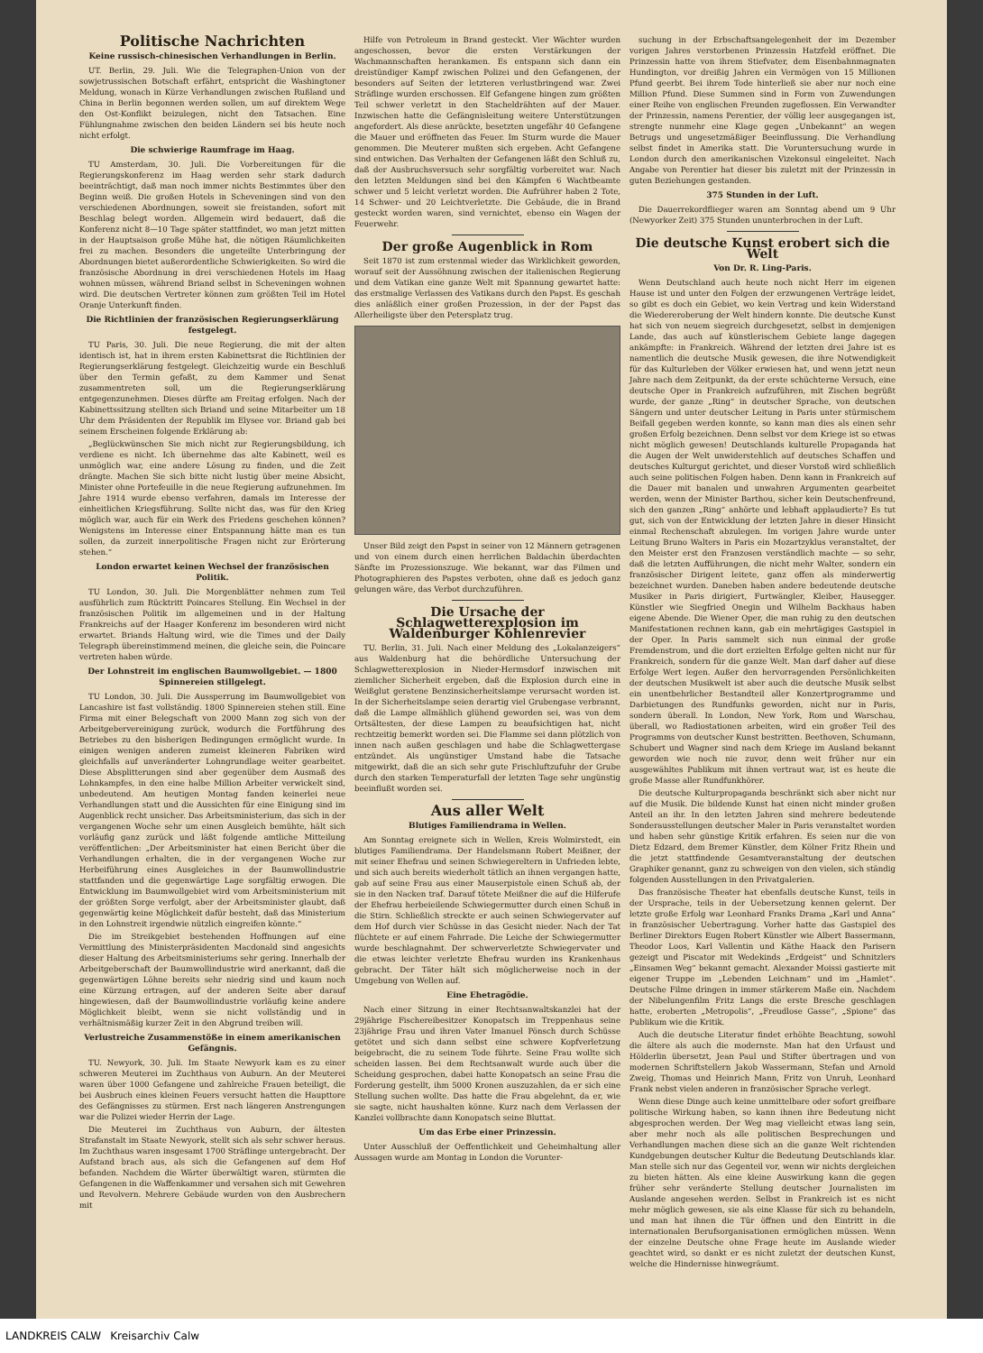Politische Nachrichten
Keine russisch-chinesischen Verhandlungen in Berlin.
UT. Berlin, 29. Juli. Wie die Telegraphen-Union von der sowjetrussischen Botschaft erfährt, entspricht die Washingtoner Meldung, wonach in Kürze Verhandlungen zwischen Rußland und China in Berlin begonnen werden sollen, um auf direktem Wege den Ost-Konflikt beizulegen, nicht den Tatsachen. Eine Fühlungnahme zwischen den beiden Ländern sei bis heute noch nicht erfolgt.
Die schwierige Raumfrage im Haag.
TU Amsterdam, 30. Juli. Die Vorbereitungen für die Regierungskonferenz im Haag werden sehr stark dadurch beeinträchtigt, daß man noch immer nichts Bestimmtes über den Beginn weiß. Die großen Hotels in Scheveningen sind von den verschiedenen Abordnungen, soweit sie freistanden, sofort mit Beschlag belegt worden. Allgemein wird bedauert, daß die Konferenz nicht 8—10 Tage später stattfindet, wo man jetzt mitten in der Hauptsaison große Mühe hat, die nötigen Räumlichkeiten frei zu machen. Besonders die ungeteilte Unterbringung der Abordnungen bietet außerordentliche Schwierigkeiten. So wird die französische Abordnung in drei verschiedenen Hotels im Haag wohnen müssen, während Briand selbst in Scheveningen wohnen wird. Die deutschen Vertreter können zum größten Teil im Hotel Oranje Unterkunft finden.
Die Richtlinien der französischen Regierungserklärung festgelegt.
TU Paris, 30. Juli. Die neue Regierung, die mit der alten identisch ist, hat in ihrem ersten Kabinettsrat die Richtlinien der Regierungserklärung festgelegt. Gleichzeitig wurde ein Beschluß über den Termin gefaßt, zu dem Kammer und Senat zusammentreten soll, um die Regierungserklärung entgegenzunehmen. Dieses dürfte am Freitag erfolgen. Nach der Kabinettssitzung stellten sich Briand und seine Mitarbeiter um 18 Uhr dem Präsidenten der Republik im Elysee vor. Briand gab bei seinem Erscheinen folgende Erklärung ab:
„Beglückwünschen Sie mich nicht zur Regierungsbildung, ich verdiene es nicht. Ich übernehme das alte Kabinett, weil es unmöglich war, eine andere Lösung zu finden, und die Zeit drängte. Machen Sie sich bitte nicht lustig über meine Absicht, Minister ohne Portefeuille in die neue Regierung aufzunehmen. Im Jahre 1914 wurde ebenso verfahren, damals im Interesse der einheitlichen Kriegsführung. Sollte nicht das, was für den Krieg möglich war, auch für ein Werk des Friedens geschehen können? Wenigstens im Interesse einer Entspannung hätte man es tun sollen, da zurzeit innerpolitische Fragen nicht zur Erörterung stehen.“
London erwartet keinen Wechsel der französischen Politik.
TU London, 30. Juli. Die Morgenblätter nehmen zum Teil ausführlich zum Rücktritt Poincares Stellung. Ein Wechsel in der französischen Politik im allgemeinen und in der Haltung Frankreichs auf der Haager Konferenz im besonderen wird nicht erwartet. Briands Haltung wird, wie die Times und der Daily Telegraph übereinstimmend meinen, die gleiche sein, die Poincare vertreten haben würde.
Der Lohnstreit im englischen Baumwollgebiet. — 1800 Spinnereien stillgelegt.
TU London, 30. Juli. Die Aussperrung im Baumwollgebiet von Lancashire ist fast vollständig. 1800 Spinnereien stehen still. Eine Firma mit einer Belegschaft von 2000 Mann zog sich von der Arbeitgebervereinigung zurück, wodurch die Fortführung des Betriebes zu den bisherigen Bedingungen ermöglicht wurde. In einigen wenigen anderen zumeist kleineren Fabriken wird gleichfalls auf unveränderter Lohngrundlage weiter gearbeitet. Diese Absplitterungen sind aber gegenüber dem Ausmaß des Lohnkampfes, in den eine halbe Million Arbeiter verwickelt sind, unbedeutend. Am heutigen Montag fanden keinerlei neue Verhandlungen statt und die Aussichten für eine Einigung sind im Augenblick recht unsicher. Das Arbeitsministerium, das sich in der vergangenen Woche sehr um einen Ausgleich bemühte, hält sich vorläufig ganz zurück und läßt folgende amtliche Mitteilung veröffentlichen: „Der Arbeitsminister hat einen Bericht über die Verhandlungen erhalten, die in der vergangenen Woche zur Herbeiführung eines Ausgleiches in der Baumwollindustrie stattfanden und die gegenwärtige Lage sorgfältig erwogen. Die Entwicklung im Baumwollgebiet wird vom Arbeitsministerium mit der größten Sorge verfolgt, aber der Arbeitsminister glaubt, daß gegenwärtig keine Möglichkeit dafür besteht, daß das Ministerium in den Lohnstreit irgendwie nützlich eingreifen könnte.“
Die im Streikgebiet bestehenden Hoffnungen auf eine Vermittlung des Ministerpräsidenten Macdonald sind angesichts dieser Haltung des Arbeitsministeriums sehr gering. Innerhalb der Arbeitgeberschaft der Baumwollindustrie wird anerkannt, daß die gegenwärtigen Löhne bereits sehr niedrig sind und kaum noch eine Kürzung ertragen, auf der anderen Seite aber darauf hingewiesen, daß der Baumwollindustrie vorläufig keine andere Möglichkeit bleibt, wenn sie nicht vollständig und in verhältnismäßig kurzer Zeit in den Abgrund treiben will.
Verlustreiche Zusammenstöße in einem amerikanischen Gefängnis.
TU. Newyork, 30. Juli. Im Staate Newyork kam es zu einer schweren Meuterei im Zuchthaus von Auburn. An der Meuterei waren über 1000 Gefangene und zahlreiche Frauen beteiligt, die bei Ausbruch eines kleinen Feuers versucht hatten die Haupttore des Gefängnisses zu stürmen. Erst nach längeren Anstrengungen war die Polizei wieder Herrin der Lage.
Die Meuterei im Zuchthaus von Auburn, der ältesten Strafanstalt im Staate Newyork, stellt sich als sehr schwer heraus. Im Zuchthaus waren insgesamt 1700 Sträflinge untergebracht. Der Aufstand brach aus, als sich die Gefangenen auf dem Hof befanden. Nachdem die Wärter überwältigt waren, stürmten die Gefangenen in die Waffenkammer und versahen sich mit Gewehren und Revolvern. Mehrere Gebäude wurden von den Ausbrechern mit
Hilfe von Petroleum in Brand gesteckt. Vier Wächter wurden angeschossen, bevor die ersten Verstärkungen der Wachmannschaften herankamen. Es entspann sich dann ein dreistündiger Kampf zwischen Polizei und den Gefangenen, der besonders auf Seiten der letzteren verlustbringend war. Zwei Sträflinge wurden erschossen. Elf Gefangene hingen zum größten Teil schwer verletzt in den Stacheldrähten auf der Mauer. Inzwischen hatte die Gefängnisleitung weitere Unterstützungen angefordert. Als diese anrückte, besetzten ungefähr 40 Gefangene die Mauer und eröffneten das Feuer. Im Sturm wurde die Mauer genommen. Die Meuterer mußten sich ergeben. Acht Gefangene sind entwichen. Das Verhalten der Gefangenen läßt den Schluß zu, daß der Ausbruchsversuch sehr sorgfältig vorbereitet war. Nach den letzten Meldungen sind bei den Kämpfen 6 Wachtbeamte schwer und 5 leicht verletzt worden. Die Aufrührer haben 2 Tote, 14 Schwer- und 20 Leichtverletzte. Die Gebäude, die in Brand gesteckt worden waren, sind vernichtet, ebenso ein Wagen der Feuerwehr.
Der große Augenblick in Rom
Seit 1870 ist zum erstenmal wieder das Wirklichkeit geworden, worauf seit der Aussöhnung zwischen der italienischen Regierung und dem Vatikan eine ganze Welt mit Spannung gewartet hatte: das erstmalige Verlassen des Vatikans durch den Papst. Es geschah dies anläßlich einer großen Prozession, in der der Papst das Allerheiligste über den Petersplatz trug.
Unser Bild zeigt den Papst in seiner von 12 Männern getragenen und von einem durch einen herrlichen Baldachin überdachten Sänfte im Prozessionszuge. Wie bekannt, war das Filmen und Photographieren des Papstes verboten, ohne daß es jedoch ganz gelungen wäre, das Verbot durchzuführen.
Die Ursache der Schlagwetterexplosion im Waldenburger Kohlenrevier
TU. Berlin, 31. Juli. Nach einer Meldung des „Lokalanzeigers“ aus Waldenburg hat die behördliche Untersuchung der Schlagwetterexplosion in Nieder-Hermsdorf inzwischen mit ziemlicher Sicherheit ergeben, daß die Explosion durch eine in Weißglut geratene Benzinsicherheitslampe verursacht worden ist. In der Sicherheitslampe seien derartig viel Grubengase verbrannt, daß die Lampe allmählich glühend geworden sei, was von dem Ortsältesten, der diese Lampen zu beaufsichtigen hat, nicht rechtzeitig bemerkt worden sei. Die Flamme sei dann plötzlich von innen nach außen geschlagen und habe die Schlagwettergase entzündet. Als ungünstiger Umstand habe die Tatsache mitgewirkt, daß die an sich sehr gute Frischluftzufuhr der Grube durch den starken Temperaturfall der letzten Tage sehr ungünstig beeinflußt worden sei.
Aus aller Welt
Blutiges Familiendrama in Wellen.
Am Sonntag ereignete sich in Wellen, Kreis Wolmirstedt, ein blutiges Familiendrama. Der Handelsmann Robert Meißner, der mit seiner Ehefrau und seinen Schwiegereltern in Unfrieden lebte, und sich auch bereits wiederholt tätlich an ihnen vergangen hatte, gab auf seine Frau aus einer Mauserpistole einen Schuß ab, der sie in den Nacken traf. Darauf tötete Meißner die auf die Hilferufe der Ehefrau herbeieilende Schwiegermutter durch einen Schuß in die Stirn. Schließlich streckte er auch seinen Schwiegervater auf dem Hof durch vier Schüsse in das Gesicht nieder. Nach der Tat flüchtete er auf einem Fahrrade. Die Leiche der Schwiegermutter wurde beschlagnahmt. Der schwerverletzte Schwiegervater und die etwas leichter verletzte Ehefrau wurden ins Krankenhaus gebracht. Der Täter hält sich möglicherweise noch in der Umgebung von Wellen auf.
Eine Ehetragödie.
Nach einer Sitzung in einer Rechtsanwaltskanzlei hat der 29jährige Fischereibesitzer Konopatsch im Treppenhaus seine 23jährige Frau und ihren Vater Imanuel Pönsch durch Schüsse getötet und sich dann selbst eine schwere Kopfverletzung beigebracht, die zu seinem Tode führte. Seine Frau wollte sich scheiden lassen. Bei dem Rechtsanwalt wurde auch über die Scheidung gesprochen, dabei hatte Konopatsch an seine Frau die Forderung gestellt, ihm 5000 Kronen auszuzahlen, da er sich eine Stellung suchen wollte. Das hatte die Frau abgelehnt, da er, wie sie sagte, nicht haushalten könne. Kurz nach dem Verlassen der Kanzlei vollbrachte dann Konopatsch seine Bluttat.
Um das Erbe einer Prinzessin.
Unter Ausschluß der Oeffentlichkeit und Geheimhaltung aller Aussagen wurde am Montag in London die Vorunter-
suchung in der Erbschaftsangelegenheit der im Dezember vorigen Jahres verstorbenen Prinzessin Hatzfeld eröffnet. Die Prinzessin hatte von ihrem Stiefvater, dem Eisenbahnmagnaten Hundington, vor dreißig Jahren ein Vermögen von 15 Millionen Pfund geerbt. Bei ihrem Tode hinterließ sie aber nur noch eine Million Pfund. Diese Summen sind in Form von Zuwendungen einer Reihe von englischen Freunden zugeflossen. Ein Verwandter der Prinzessin, namens Perentier, der völlig leer ausgegangen ist, strengte nunmehr eine Klage gegen „Unbekannt“ an wegen Betrugs und ungesetzmäßiger Beeinflussung. Die Verhandlung selbst findet in Amerika statt. Die Voruntersuchung wurde in London durch den amerikanischen Vizekonsul eingeleitet. Nach Angabe von Perentier hat dieser bis zuletzt mit der Prinzessin in guten Beziehungen gestanden.
375 Stunden in der Luft.
Die Dauerrekordflieger waren am Sonntag abend um 9 Uhr (Newyorker Zeit) 375 Stunden ununterbrochen in der Luft.
Die deutsche Kunst erobert sich die Welt
Von Dr. R. Ling-Paris.
Wenn Deutschland auch heute noch nicht Herr im eigenen Hause ist und unter den Folgen der erzwungenen Verträge leidet, so gibt es doch ein Gebiet, wo kein Vertrag und kein Widerstand die Wiedereroberung der Welt hindern konnte. Die deutsche Kunst hat sich von neuem siegreich durchgesetzt, selbst in demjenigen Lande, das auch auf künstlerischem Gebiete lange dagegen ankämpfte: in Frankreich. Während der letzten drei Jahre ist es namentlich die deutsche Musik gewesen, die ihre Notwendigkeit für das Kulturleben der Völker erwiesen hat, und wenn jetzt neun Jahre nach dem Zeitpunkt, da der erste schüchterne Versuch, eine deutsche Oper in Frankreich aufzuführen, mit Zischen begrüßt wurde, der ganze „Ring“ in deutscher Sprache, von deutschen Sängern und unter deutscher Leitung in Paris unter stürmischem Beifall gegeben werden konnte, so kann man dies als einen sehr großen Erfolg bezeichnen. Denn selbst vor dem Kriege ist so etwas nicht möglich gewesen! Deutschlands kulturelle Propaganda hat die Augen der Welt unwiderstehlich auf deutsches Schaffen und deutsches Kulturgut gerichtet, und dieser Vorstoß wird schließlich auch seine politischen Folgen haben. Denn kann in Frankreich auf die Dauer mit banalen und unwahren Argumenten gearbeitet werden, wenn der Minister Barthou, sicher kein Deutschenfreund, sich den ganzen „Ring“ anhörte und lebhaft applaudierte? Es tut gut, sich von der Entwicklung der letzten Jahre in dieser Hinsicht einmal Rechenschaft abzulegen. Im vorigen Jahre wurde unter Leitung Bruno Walters in Paris ein Mozartzyklus veranstaltet, der den Meister erst den Franzosen verständlich machte — so sehr, daß die letzten Aufführungen, die nicht mehr Walter, sondern ein französischer Dirigent leitete, ganz offen als minderwertig bezeichnet wurden. Daneben haben andere bedeutende deutsche Musiker in Paris dirigiert, Furtwängler, Kleiber, Hausegger. Künstler wie Siegfried Onegin und Wilhelm Backhaus haben eigene Abende. Die Wiener Oper, die man ruhig zu den deutschen Manifestationen rechnen kann, gab ein mehrtägiges Gastspiel in der Oper. In Paris sammelt sich nun einmal der große Fremdenstrom, und die dort erzielten Erfolge gelten nicht nur für Frankreich, sondern für die ganze Welt. Man darf daher auf diese Erfolge Wert legen. Außer den hervorragenden Persönlichkeiten der deutschen Musikwelt ist aber auch die deutsche Musik selbst ein unentbehrlicher Bestandteil aller Konzertprogramme und Darbietungen des Rundfunks geworden, nicht nur in Paris, sondern überall. In London, New York, Rom und Warschau, überall, wo Radiostationen arbeiten, wird ein großer Teil des Programms von deutscher Kunst bestritten. Beethoven, Schumann, Schubert und Wagner sind nach dem Kriege im Ausland bekannt geworden wie noch nie zuvor, denn weit früher nur ein ausgewähltes Publikum mit ihnen vertraut war, ist es heute die große Masse aller Rundfunkhörer.
Die deutsche Kulturpropaganda beschränkt sich aber nicht nur auf die Musik. Die bildende Kunst hat einen nicht minder großen Anteil an ihr. In den letzten Jahren sind mehrere bedeutende Sonderausstellungen deutscher Maler in Paris veranstaltet worden und haben sehr günstige Kritik erfahren. Es seien nur die von Dietz Edzard, dem Bremer Künstler, dem Kölner Fritz Rhein und die jetzt stattfindende Gesamtveranstaltung der deutschen Graphiker genannt, ganz zu schweigen von den vielen, sich ständig folgenden Ausstellungen in den Privatgalerien.
Das französische Theater hat ebenfalls deutsche Kunst, teils in der Ursprache, teils in der Uebersetzung kennen gelernt. Der letzte große Erfolg war Leonhard Franks Drama „Karl und Anna“ in französischer Uebertragung. Vorher hatte das Gastspiel des Berliner Direktors Eugen Robert Künstler wie Albert Bassermann, Theodor Loos, Karl Vallentin und Käthe Haack den Parisern gezeigt und Piscator mit Wedekinds „Erdgeist“ und Schnitzlers „Einsamen Weg“ bekannt gemacht. Alexander Moissi gastierte mit eigener Truppe im „Lebenden Leichnam“ und im „Hamlet“. Deutsche Filme dringen in immer stärkerem Maße ein. Nachdem der Nibelungenfilm Fritz Langs die erste Bresche geschlagen hatte, eroberten „Metropolis“, „Freudlose Gasse“, „Spione“ das Publikum wie die Kritik.
Auch die deutsche Literatur findet erhöhte Beachtung, sowohl die ältere als auch die modernste. Man hat den Urfaust und Hölderlin übersetzt, Jean Paul und Stifter übertragen und von modernen Schriftstellern Jakob Wassermann, Stefan und Arnold Zweig, Thomas und Heinrich Mann, Fritz von Unruh, Leonhard Frank nebst vielen anderen in französischer Sprache verlegt.
Wenn diese Dinge auch keine unmittelbare oder sofort greifbare politische Wirkung haben, so kann ihnen ihre Bedeutung nicht abgesprochen werden. Der Weg mag vielleicht etwas lang sein, aber mehr noch als alle politischen Besprechungen und Verhandlungen machen diese sich an die ganze Welt richtenden Kundgebungen deutscher Kultur die Bedeutung Deutschlands klar. Man stelle sich nur das Gegenteil vor, wenn wir nichts dergleichen zu bieten hätten. Als eine kleine Auswirkung kann die gegen früher sehr veränderte Stellung deutscher Journalisten im Auslande angesehen werden. Selbst in Frankreich ist es nicht mehr möglich gewesen, sie als eine Klasse für sich zu behandeln, und man hat ihnen die Tür öffnen und den Eintritt in die internationalen Berufsorganisationen ermöglichen müssen. Wenn der einzelne Deutsche ohne Frage heute im Auslande wieder geachtet wird, so dankt er es nicht zuletzt der deutschen Kunst, welche die Hindernisse hinwegräumt.
LANDKREIS CALW Kreisarchiv Calw